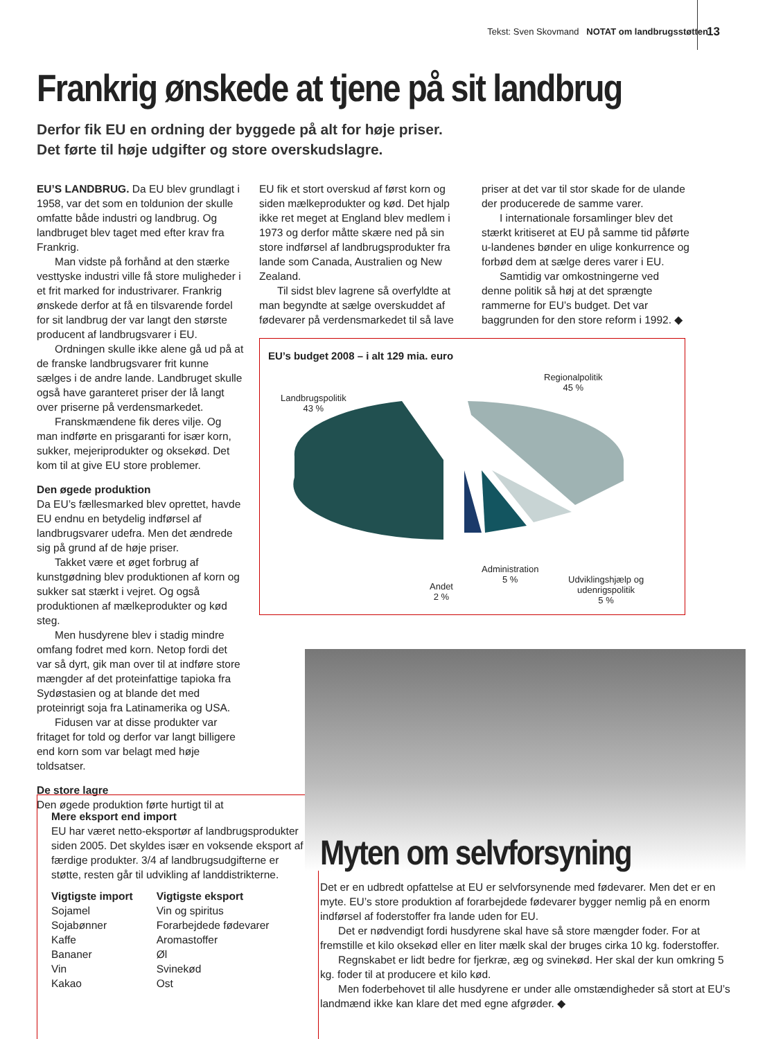Tekst: Sven Skovmand NOTAT om landbrugsstøtten
13
Frankrig ønskede at tjene på sit landbrug
Derfor fik EU en ordning der byggede på alt for høje priser.
Det førte til høje udgifter og store overskudslagre.
EU’S LANDBRUG. Da EU blev grundlagt i 1958, var det som en toldunion der skulle omfatte både industri og landbrug. Og landbruget blev taget med efter krav fra Frankrig.
Man vidste på forhånd at den stærke vesttyske industri ville få store muligheder i et frit marked for industrivarer. Frankrig ønskede derfor at få en tilsvarende fordel for sit landbrug der var langt den største producent af landbrugsvarer i EU.
Ordningen skulle ikke alene gå ud på at de franske landbrugsvarer frit kunne sælges i de andre lande. Landbruget skulle også have garanteret priser der lå langt over priserne på verdensmarkedet.
Franskmændene fik deres vilje. Og man indførte en prisgaranti for især korn, sukker, mejeriprodukter og oksekød. Det kom til at give EU store problemer.
Den øgede produktion
Da EU’s fællesmarked blev oprettet, havde EU endnu en betydelig indførsel af landbrugsvarer udefra. Men det ændrede sig på grund af de høje priser.
Takket være et øget forbrug af kunstgødning blev produktionen af korn og sukker sat stærkt i vejret. Og også produktionen af mælkeprodukter og kød steg.
Men husdyrene blev i stadig mindre omfang fodret med korn. Netop fordi det var så dyrt, gik man over til at indføre store mængder af det proteinfattige tapioka fra Sydøstasien og at blande det med proteinrigt soja fra Latinamerika og USA.
Fidusen var at disse produkter var fritaget for told og derfor var langt billigere end korn som var belagt med høje toldsatser.
De store lagre
Den øgede produktion førte hurtigt til at
EU fik et stort overskud af først korn og siden mælkeprodukter og kød. Det hjalp ikke ret meget at England blev medlem i 1973 og derfor måtte skære ned på sin store indførsel af landbrugsprodukter fra lande som Canada, Australien og New Zealand.
Til sidst blev lagrene så overfyldte at man begyndte at sælge overskuddet af fødevarer på verdensmarkedet til så lave
priser at det var til stor skade for de ulande der producerede de samme varer.
I internationale forsamlinger blev det stærkt kritiseret at EU på samme tid påførte u-landenes bønder en ulige konkurrence og forbød dem at sælge deres varer i EU.
Samtidig var omkostningerne ved denne politik så høj at det sprængte rammerne for EU’s budget. Det var baggrunden for den store reform i 1992. ◆
EU’s budget 2008 – i alt 129 mia. euro
Landbrugspolitik
43 %
Regionalpolitik
45 %
Andet
2 %
Administration
5 %
Udviklingshjælp og
udenrigspolitik
5 %
Mere eksport end import
EU har været netto-eksportør af landbrugsprodukter siden 2005. Det skyldes især en voksende eksport af færdige produkter. 3/4 af landbrugsudgifterne er støtte, resten går til udvikling af landdistrikterne.
| Vigtigste import | Vigtigste eksport |
| --- | --- |
| Sojamel | Vin og spiritus |
| Sojabønner | Forarbejdede fødevarer |
| Kaffe | Aromastoffer |
| Bananer | Øl |
| Vin | Svinekød |
| Kakao | Ost |
Myten om selvforsyning
Det er en udbredt opfattelse at EU er selvforsynende med fødevarer. Men det er en myte. EU’s store produktion af forarbejdede fødevarer bygger nemlig på en enorm indførsel af foderstoffer fra lande uden for EU.
Det er nødvendigt fordi husdyrene skal have så store mængder foder. For at fremstille et kilo oksekød eller en liter mælk skal der bruges cirka 10 kg. foderstoffer.
Regnskabet er lidt bedre for fjerkræ, æg og svinekød. Her skal der kun omkring 5 kg. foder til at producere et kilo kød.
Men foderbehovet til alle husdyrene er under alle omstændigheder så stort at EU’s landmænd ikke kan klare det med egne afgrøder. ◆